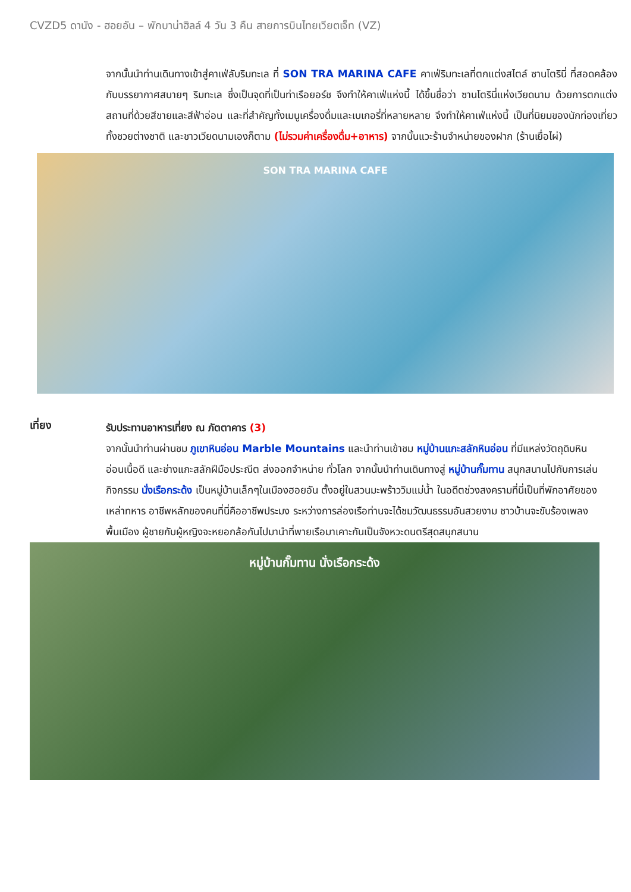CVZD5 ดานัง - ฮอยอัน – พักบาน่าฮิลล์ 4 วัน 3 คืน สายการบินไทยเวียตเจ็ท (VZ)
จากนั้นนำท่านเดินทางเข้าสู่คาเฟ่ลับริมทะเล ที่ SON TRA MARINA CAFE คาเฟ่ริมทะเลที่ตกแต่งสไตล์ ซานโตรินี่ ที่สอดคล้องกับบรรยากาศสบายๆ ริมทะเล ซึ่งเป็นจุดที่เป็นท่าเรือยอร์ช จึงทำให้คาเฟ่แห่งนี้ ได้ขึ้นชื่อว่า ซานโตรินี่แห่งเวียดนาม ด้วยการตกแต่งสถานที่ด้วยสีขายและสีฟ้าอ่อน และที่สำคัญทั้งเมนูเครื่องดื่มและเบเกอรี่ที่หลายหลาย จึงทำให้คาเฟ่แห่งนี้ เป็นที่นิยมของนักท่องเที่ยวทั้งชวยต่างชาติ และชาวเวียดนามเองก็ตาม (ไม่รวมค่าเครื่องดื่ม+อาหาร) จากนั้นแวะร้านจำหน่ายของฝาก (ร้านเยื่อไผ่)
SON TRA MARINA CAFE
เที่ยง
รับประทานอาหารเที่ยง ณ ภัตตาคาร (3)
จากนั้นนำท่านผ่านชม ภูเขาหินอ่อน Marble Mountains และนำท่านเข้าชม หมู่บ้านแกะสลักหินอ่อน ที่มีแหล่งวัตถุดิบหินอ่อนเนื้อดี และช่างแกะสลักฝีมือประณีต ส่งออกจำหน่าย ทั่วโลก จากนั้นนำท่านเดินทางสู่ หมู่บ้านกั๊มทาน สนุกสนานไปกับการเล่นกิจกรรม นั่งเรือกระด้ง เป็นหมู่บ้านเล็กๆในเมืองฮอยอัน ตั้งอยู่ในสวนมะพร้าววิมแม่น้ำ ในอดีตช่วงสงครามที่นี่เป็นที่พักอาศัยของเหล่าทหาร อาชีพหลักของคนที่นี่คืออาชีพประมง ระหว่างการล่องเรือท่านจะได้ชมวัฒนธรรมอันสวยงาม ชาวบ้านจะขับร้องเพลงพื้นเมือง ผู้ชายกับผู้หญิงจะหยอกล้อกันไปมานำที่พายเรือมาเคาะกันเป็นจังหวะดนตรีสุดสนุกสนาน
หมู่บ้านกั๊มทาน นั่งเรือกระด้ง